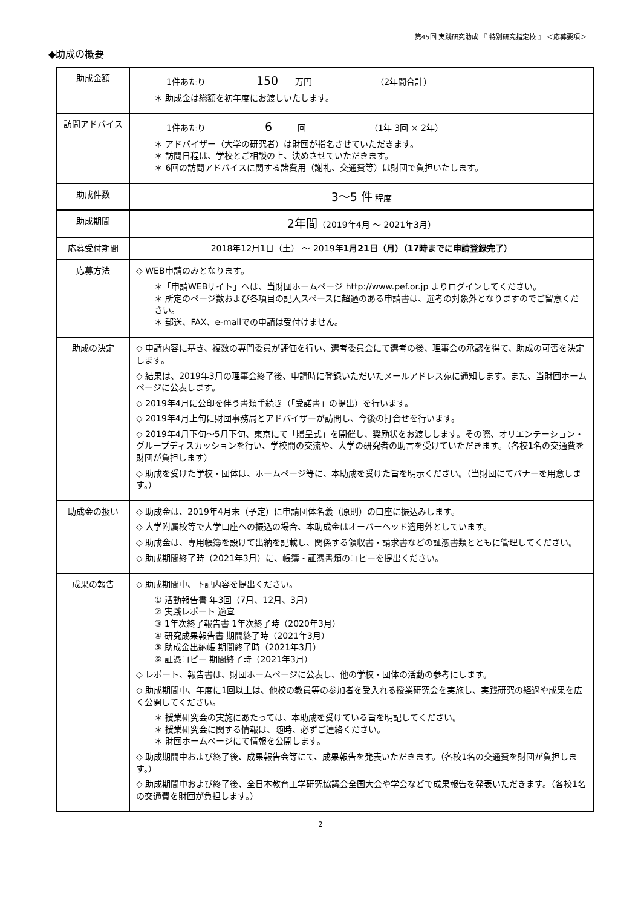第45回 実践研究助成 『 特別研究指定校 』 ＜応募要項＞
◆助成の概要
| 助成金額 | 1件あたり 150 万円 （2年間合計） ＊ 助成金は総額を初年度にお渡しいたします。 |
| 訪問アドバイス | 1件あたり 6 回 （1年 3回 × 2年） ＊ アドバイザー（大学の研究者）は財団が指名させていただきます。 ＊ 訪問日程は、学校とご相談の上、決めさせていただきます。 ＊ 6回の訪問アドバイスに関する諸費用（謝礼、交通費等）は財団で負担いたします。 |
| 助成件数 | 3～5 件 程度 |
| 助成期間 | 2年間 （2019年4月 ～ 2021年3月） |
| 応募受付期間 | 2018年12月1日（土） ～ 2019年 1月21日（月）（17時までに申請登録完了） |
| 応募方法 | ◇ WEB申請のみとなります。 ＊「申請WEBサイト」へは、当財団ホームページ http://www.pef.or.jp よりログインしてください。 ＊ 所定のページ数および各項目の記入スペースに超過のある申請書は、選考の対象外となりますのでご留意ください。 ＊ 郵送、FAX、e-mailでの申請は受付けません。 |
| 助成の決定 | ◇ 申請内容に基き、複数の専門委員が評価を行い、選考委員会にて選考の後、理事会の承認を得て、助成の可否を決定します。 ◇ 結果は、2019年3月の理事会終了後、申請時に登録いただいたメールアドレス宛に通知します。また、当財団ホームページに公表します。 ◇ 2019年4月に公印を伴う書類手続き（「受諾書」の提出）を行います。 ◇ 2019年4月上旬に財団事務局とアドバイザーが訪問し、今後の打合せを行います。 ◇ 2019年4月下旬～5月下旬、東京にて「贈呈式」を開催し、奨励状をお渡しします。その際、オリエンテーション・グループディスカッションを行い、学校間の交流や、大学の研究者の助言を受けていただきます。（各校1名の交通費を財団が負担します） ◇ 助成を受けた学校・団体は、ホームページ等に、本助成を受けた旨を明示ください。（当財団にてバナーを用意します。） |
| 助成金の扱い | ◇ 助成金は、2019年4月末（予定）に申請団体名義（原則）の口座に振込みします。 ◇ 大学附属校等で大学口座への振込の場合、本助成金はオーバーヘッド適用外としています。 ◇ 助成金は、専用帳簿を設けて出納を記載し、関係する領収書・請求書などの証憑書類とともに管理してください。 ◇ 助成期間終了時（2021年3月）に、帳簿・証憑書類のコピーを提出ください。 |
| 成果の報告 | ◇ 助成期間中、下記内容を提出ください。 ① 活動報告書 年3回（7月、12月、3月） ② 実践レポート 適宜 ③ 1年次終了報告書 1年次終了時（2020年3月） ④ 研究成果報告書 期間終了時（2021年3月） ⑤ 助成金出納帳 期間終了時（2021年3月） ⑥ 証憑コピー 期間終了時（2021年3月） ◇ レポート、報告書は、財団ホームページに公表し、他の学校・団体の活動の参考にします。 ◇ 助成期間中、年度に1回以上は、他校の教員等の参加者を受入れる授業研究会を実施し、実践研究の経過や成果を広く公開してください。 ＊ 授業研究会の実施にあたっては、本助成を受けている旨を明記してください。 ＊ 授業研究会に関する情報は、随時、必ずご連絡ください。 ＊ 財団ホームページにて情報を公開します。 ◇ 助成期間中および終了後、成果報告会等にて、成果報告を発表いただきます。（各校1名の交通費を財団が負担します。） ◇ 助成期間中および終了後、全日本教育工学研究協議会全国大会や学会などで成果報告を発表いただきます。（各校1名の交通費を財団が負担します。） |
2